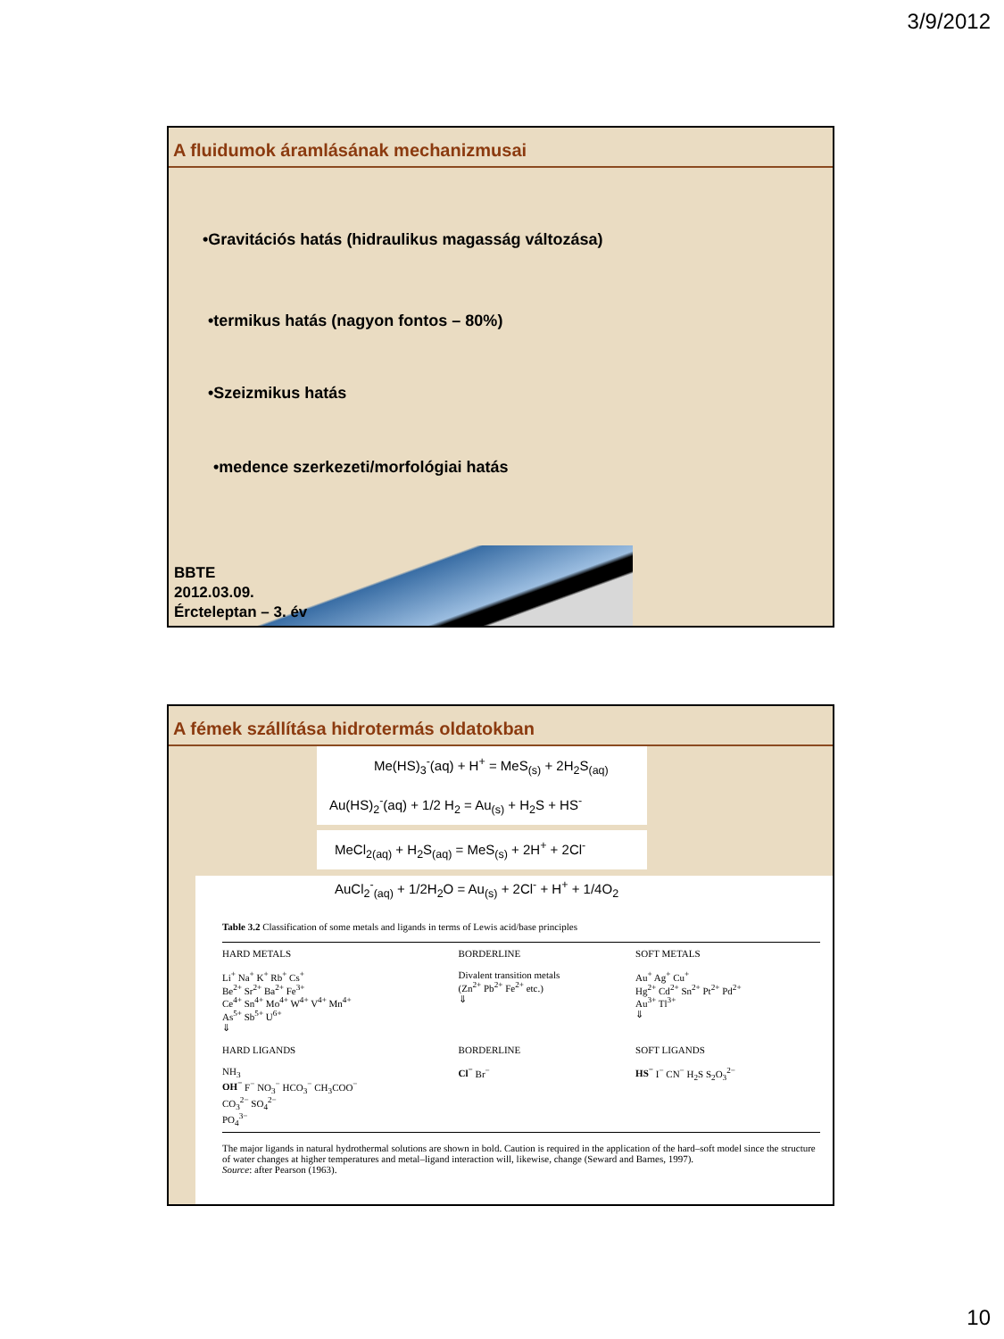3/9/2012
A fluidumok áramlásának mechanizmusai
•Gravitációs hatás (hidraulikus magasság változása)
•termikus hatás (nagyon fontos – 80%)
•Szeizmikus hatás
•medence szerkezeti/morfológiai hatás
BBTE
2012.03.09.
Ércteleptan – 3. év
A fémek szállítása hidrotermás oldatokban
Me(HS)<sub>3</sub><sup>-</sup>(aq) + H<sup>+</sup> = MeS<sub>(s)</sub> + 2H<sub>2</sub>S<sub>(aq)</sub>
Au(HS)<sub>2</sub><sup>-</sup>(aq) + 1/2 H<sub>2</sub> = Au<sub>(s)</sub> + H<sub>2</sub>S + HS<sup>-</sup>
MeCl<sub>2(aq)</sub> + H<sub>2</sub>S<sub>(aq)</sub> = MeS<sub>(s)</sub> + 2H<sup>+</sup> + 2Cl<sup>-</sup>
AuCl<sub>2</sub><sup>-</sup><sub>(aq)</sub> + 1/2H<sub>2</sub>O = Au<sub>(s)</sub> + 2Cl<sup>-</sup> + H<sup>+</sup> + 1/4O<sub>2</sub>
Table 3.2 Classification of some metals and ligands in terms of Lewis acid/base principles
| HARD METALS Li<sup>+</sup> Na<sup>+</sup> K<sup>+</sup> Rb<sup>+</sup> Cs<sup>+</sup> Be<sup>2+</sup> Sr<sup>2+</sup> Ba<sup>2+</sup> Fe<sup>3+</sup> Ce<sup>4+</sup> Sn<sup>4+</sup> Mo<sup>4+</sup> W<sup>4+</sup> V<sup>4+</sup> Mn<sup>4+</sup> As<sup>5+</sup> Sb<sup>5+</sup> U<sup>6+</sup> ⇓ | BORDERLINE Divalent transition metals (Zn<sup>2+</sup> Pb<sup>2+</sup> Fe<sup>2+</sup> etc.) ⇓ | SOFT METALS Au<sup>+</sup> Ag<sup>+</sup> Cu<sup>+</sup> Hg<sup>2+</sup> Cd<sup>2+</sup> Sn<sup>2+</sup> Pt<sup>2+</sup> Pd<sup>2+</sup> Au<sup>3+</sup> Tl<sup>3+</sup> ⇓ |
| HARD LIGANDS NH<sub>3</sub> OH<sup>−</sup> F<sup>−</sup> NO<sub>3</sub><sup>−</sup> HCO<sub>3</sub><sup>−</sup> CH<sub>3</sub>COO<sup>−</sup> CO<sub>3</sub><sup>2−</sup> SO<sub>4</sub><sup>2−</sup> PO<sub>4</sub><sup>3−</sup> | BORDERLINE Cl<sup>−</sup> Br<sup>−</sup> | SOFT LIGANDS HS<sup>−</sup> I<sup>−</sup> CN<sup>−</sup> H<sub>2</sub>S S<sub>2</sub>O<sub>3</sub><sup>2−</sup> |
The major ligands in natural hydrothermal solutions are shown in bold. Caution is required in the application of the hard–soft model since the structure of water changes at higher temperatures and metal–ligand interaction will, likewise, change (Seward and Barnes, 1997).
Source: after Pearson (1963).
10